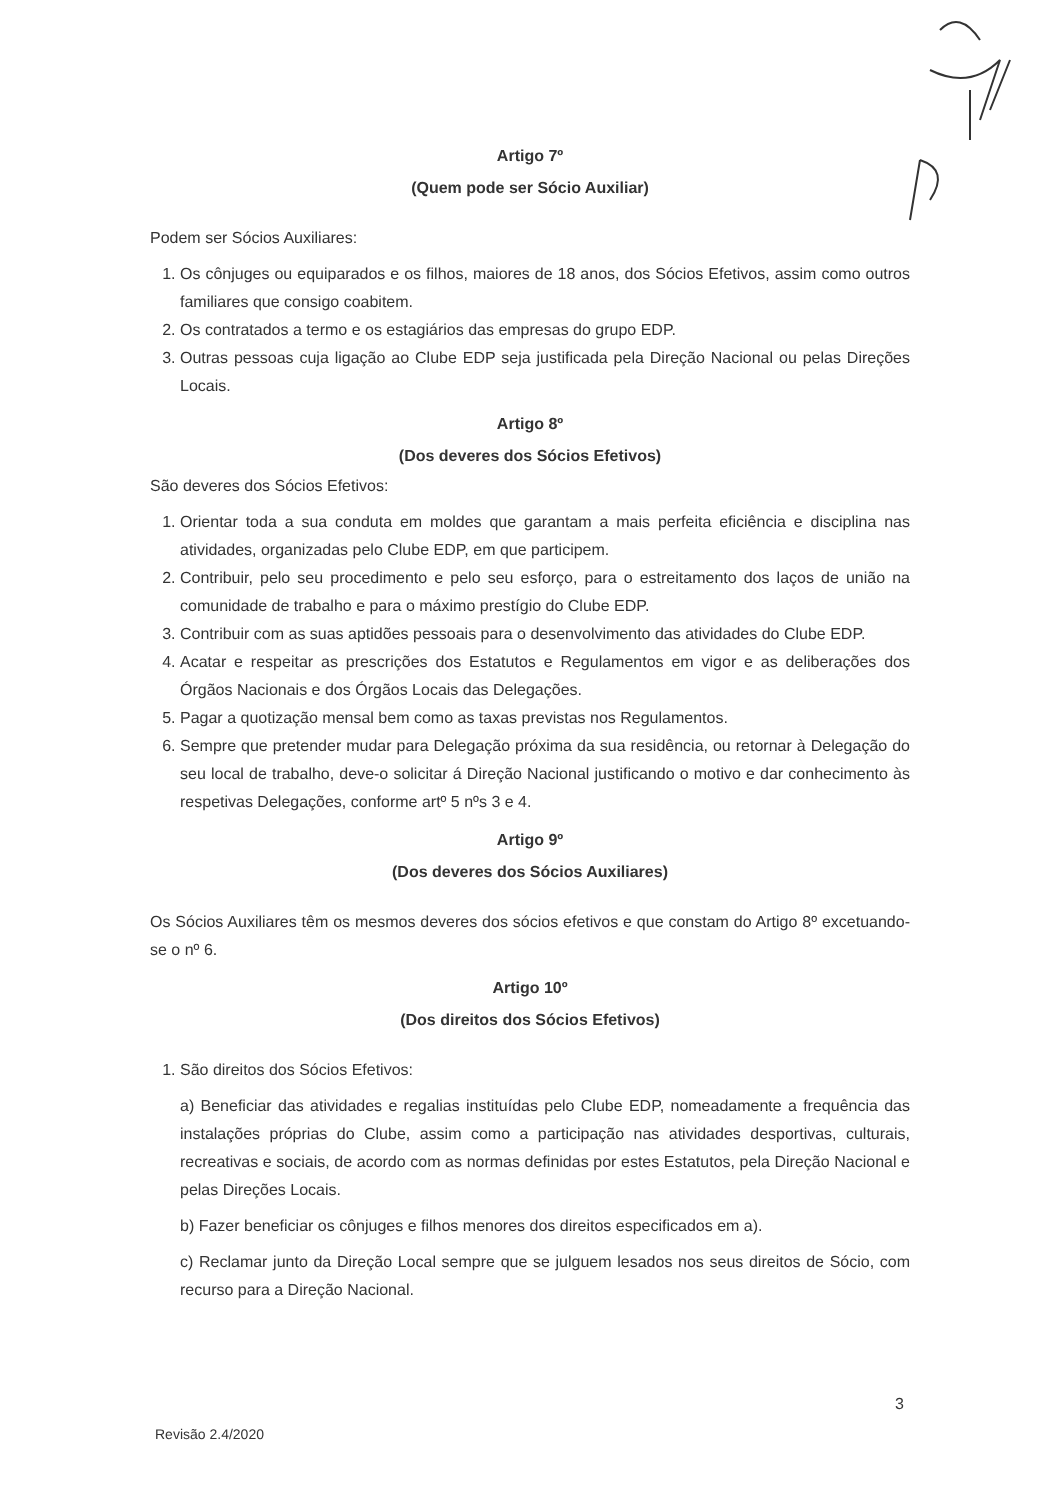Artigo 7º
(Quem pode ser Sócio Auxiliar)
Podem ser Sócios Auxiliares:
1. Os cônjuges ou equiparados e os filhos, maiores de 18 anos, dos Sócios Efetivos, assim como outros familiares que consigo coabitem.
2. Os contratados a termo e os estagiários das empresas do grupo EDP.
3. Outras pessoas cuja ligação ao Clube EDP seja justificada pela Direção Nacional ou pelas Direções Locais.
Artigo 8º
(Dos deveres dos Sócios Efetivos)
São deveres dos Sócios Efetivos:
1. Orientar toda a sua conduta em moldes que garantam a mais perfeita eficiência e disciplina nas atividades, organizadas pelo Clube EDP, em que participem.
2. Contribuir, pelo seu procedimento e pelo seu esforço, para o estreitamento dos laços de união na comunidade de trabalho e para o máximo prestígio do Clube EDP.
3. Contribuir com as suas aptidões pessoais para o desenvolvimento das atividades do Clube EDP.
4. Acatar e respeitar as prescrições dos Estatutos e Regulamentos em vigor e as deliberações dos Órgãos Nacionais e dos Órgãos Locais das Delegações.
5. Pagar a quotização mensal bem como as taxas previstas nos Regulamentos.
6. Sempre que pretender mudar para Delegação próxima da sua residência, ou retornar à Delegação do seu local de trabalho, deve-o solicitar á Direção Nacional justificando o motivo e dar conhecimento às respetivas Delegações, conforme artº 5 nºs 3 e 4.
Artigo 9º
(Dos deveres dos Sócios Auxiliares)
Os Sócios Auxiliares têm os mesmos deveres dos sócios efetivos e que constam do Artigo 8º excetuando-se o nº 6.
Artigo 10º
(Dos direitos dos Sócios Efetivos)
1. São direitos dos Sócios Efetivos:
a) Beneficiar das atividades e regalias instituídas pelo Clube EDP, nomeadamente a frequência das instalações próprias do Clube, assim como a participação nas atividades desportivas, culturais, recreativas e sociais, de acordo com as normas definidas por estes Estatutos, pela Direção Nacional e pelas Direções Locais.
b) Fazer beneficiar os cônjuges e filhos menores dos direitos especificados em a).
c) Reclamar junto da Direção Local sempre que se julguem lesados nos seus direitos de Sócio, com recurso para a Direção Nacional.
3
Revisão 2.4/2020